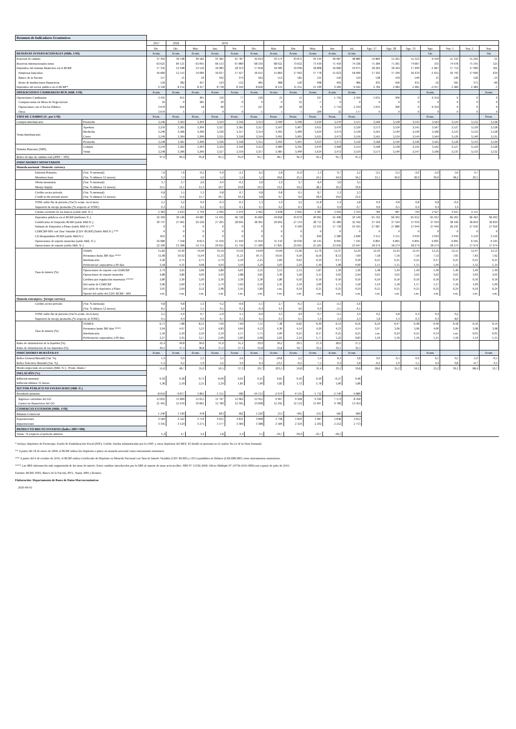| Resumen de Indicadores Económicos | | | | | | | | | | | | | | | | | | | |
| | | 2017 | 2018 | 2019 | | | | | | | | | | | | | | | |
| | | Dic. | Dic. | Mar. | Jun. | Set. | Dic. | Mar. | Abr. | May. | Jun. | Jul. | Ago. 27 | Ago. 28 | Ago. 31 | Ago. | Sep. 1 | Sep. 2 | Sep. |
| RESERVAS INTERNACIONALES (Mills. US$) | | Acum. | Acum. | Acum. | Acum. | Acum. | Acum. | Acum. | Acum. | Acum. | Acum. | Acum. | | | | Var. | | | Var. |
| Posición de cambio | | 37 493 | 39 548 | 40 582 | 41 381 | 41 787 | 42 619 | 43 574 | 43 872 | 44 144 | 46 087 | 48 880 | 54 884 | 55 261 | 55 323 | 6 444 | 55 333 | 55 292 | -31 |
| Reservas internacionales netas | | 63 621 | 60 121 | 63 091 | 66 513 | 67 860 | 68 316 | 68 022 | 73 632 | 73 439 | 71 450 | 74 336 | 75 384 | 75 361 | 74 667 | 331 | 74 978 | 75 191 | 525 |
| Depósitos del sistema financiero en el BCRP | | 17 345 | 12 948 | 14 556 | 16 983 | 18 313 | 17 658 | 16 906 | 19 096 | 18 808 | 16 666 | 19 075 | 18 264 | 18 164 | 17 409 | -1 667 | 17 714 | 17 969 | 561 |
| Empresas bancarias | | 16 660 | 12 515 | 14 084 | 16 027 | 17 427 | 16 611 | 15 864 | 17 992 | 17 778 | 15 623 | 18 090 | 17 292 | 17 199 | 16 434 | -1 655 | 16 793 | 17 069 | 634 |
| Banco de la Nación | | 157 | 51 | 34 | 432 | 374 | 562 | 553 | 585 | 531 | 550 | 519 | 538 | 539 | 540 | 21 | 526 | 526 | -14 |
| Resto de instituciones financieras | | 529 | 382 | 437 | 524 | 512 | 485 | 488 | 520 | 498 | 493 | 466 | 433 | 426 | 435 | -32 | 395 | 375 | -60 |
| Depósitos del sector público en el BCRP* | | 9 349 | 8 152 | 8 417 | 8 718 | 8 350 | 8 626 | 8 125 | 11 255 | 11 100 | 9 269 | 6 942 | 2 784 | 2 484 | 2 485 | -4 457 | 2 484 | 2 484 | -1 |
| OPERACIONES CAMBIARIAS BCR (Mill. US$) | | Acum. | Acum. | Acum. | Acum. | Acum. | Acum. | Acum. | Acum. | Acum. | Acum. | Acum. | | | | Acum. | | | Acum. |
| Operaciones Cambiarias | | 3 441 | 651 | 405 | 110 | 77 | 226 | 21 | 51 | 197 | 1 792 | 2 410 | 1 035 | 300 | 0 | 6 359 | 0 | 0 | 0 |
| Compras netas en Mesa de Negociación | | 16 | 0 | 385 | 20 | 0 | 0 | 0 | 32 | -7 | 0 | 0 | 0 | 0 | 0 | 0 | 0 | 0 | 0 |
| Operaciones con el Sector Público | | 3 670 | 650 | 18 | 90 | 77 | 227 | 20 | 18 | 4 | 1 759 | 2 234 | 1 035 | 300 | 0 | 6 359 | 0 | 0 | 0 |
| Otros | | 3 670 | 1 | 2 | 0 | 0 | -1 | 1 | 1 | 200 | 32 | 177 | 0 | 0 | 0 | 0 | 0 | 0 | 0 |
| TIPO DE CAMBIO (S/. por US$) | | Prom. | Prom. | Prom. | Prom. | Prom. | Prom. | Prom. | Prom. | Prom. | Prom. | Prom. | | | | Prom. | | | Prom. |
| Compra interbancario | Promedio | 3,246 | 3,363 | 3,304 | 3,324 | 3,356 | 3,353 | 3,490 | 3,396 | 3,420 | 3,470 | 3,515 | 3,566 | 3,538 | 3,543 | 3,563 | 3,524 | 3,532 | 3,528 |
| Venta Interbancario | Apertura | 3,250 | 3,365 | 3,304 | 3,327 | 3,361 | 3,357 | 3,501 | 3,407 | 3,421 | 3,470 | 3,520 | 3,573 | 3,550 | 3,545 | 3,567 | 3,527 | 3,529 | 3,528 |
| | Mediodía | 3,246 | 3,366 | 3,306 | 3,326 | 3,357 | 3,354 | 3,492 | 3,400 | 3,424 | 3,474 | 3,518 | 3,561 | 3,540 | 3,549 | 3,566 | 3,523 | 3,532 | 3,528 |
| | Cierre | 3,249 | 3,364 | 3,306 | 3,325 | 3,358 | 3,354 | 3,492 | 3,401 | 3,425 | 3,473 | 3,516 | 3,565 | 3,534 | 3,544 | 3,564 | 3,529 | 3,540 | 3,535 |
| | Promedio | 3,248 | 3,365 | 3,306 | 3,326 | 3,358 | 3,355 | 3,494 | 3,401 | 3,423 | 3,473 | 3,518 | 3,568 | 3,540 | 3,546 | 3,565 | 3,526 | 3,533 | 3,530 |
| Sistema Bancario (SBS) | Compra | 3,244 | 3,362 | 3,303 | 3,324 | 3,356 | 3,353 | 3,489 | 3,395 | 3,419 | 3,468 | 3,514 | 3,568 | 3,538 | 3,542 | 3,562 | 3,527 | 3,529 | 3,528 |
| | Venta | 3,248 | 3,366 | 3,306 | 3,327 | 3,359 | 3,357 | 3,485 | 3,400 | 3,424 | 3,472 | 3,519 | 3,573 | 3,540 | 3,547 | 3,566 | 3,531 | 3,533 | 3,532 |
| Índice de tipo de cambio real (2009 = 100) | | 97,0 | 96,4 | 95,8 | 95,5 | 95,0 | 95,7 | 96,7 | 92,3 | 92,5 | 95,7 | 97,2 | | | | | | | |
| INDICADORES MONETARIOS | | | | | | | | | | | | | | | | | | | |
| Moneda nacional / Domestic currency | | | | | | | | | | | | | | | | | | | |
| Emisión Primaria | (Var. % mensual) | 7,6 | 7,6 | -0,2 | 0,9 | -2,1 | 6,2 | 2,8 | 11,0 | 1,3 | 9,7 | 2,2 | -2,5 | -2,2 | -2,0 | -2,0 | 5,6 | 4,7 | |
| Monetary base | (Var. % últimos 12 meses) | 8,3 | 7,3 | 4,0 | 5,2 | 5,4 | 5,2 | 10,6 | 21,5 | 24,1 | 34,9 | 34,2 | 31,5 | 30,6 | 30,9 | 30,9 | 38,2 | 29,1 | |
| Oferta monetaria | (Var. % mensual) | 3,7 | 3,7 | 2,6 | 0,4 | -0,2 | 2,6 | 1,9 | 3,7 | 8,4 | 3,6 | 3,5 | | | | | | | |
| Money Supply | (Var. % últimos 12 meses) | 12,5 | 12,1 | 11,3 | 10,7 | 10,8 | 10,2 | 13,3 | 19,2 | 28,1 | 32,2 | 33,6 | | | | | | | |
| Crédito sector privado | (Var. % mensual) | 0,8 | 1,5 | 1,3 | 0,8 | 0,7 | 0,8 | 0,8 | 0,5 | 8,7 | 1,3 | 2,3 | | | | | | | |
| Crédit to the private sector | (Var. % últimos 12 meses) | 5,3 | 11,6 | 11,7 | 10,7 | 10,4 | 9,8 | 9,7 | 9,9 | 18,4 | 19,0 | 21,0 | | | | | | | |
| TOSE saldo fin de período (Var.% acum. en el mes) | | 2,1 | 3,2 | 0,9 | -0,3 | -0,2 | 1,3 | 1,0 | 3,2 | 11,8 | 1,4 | 2,8 | 0,9 | 0,8 | 0,8 | 0,8 | -0,4 | | |
| Superávit de encaje promedio (% respecto al TOSE) | | 0,2 | 0,1 | 0,2 | 0,1 | 0,1 | 0,1 | 0,2 | 0,1 | 0,2 | 0,9 | 0,7 | 0,6 | 0,5 | 0,4 | 0,4 | 1,4 | | |
| Cuenta corriente de los bancos (saldo mill. S/.) | | 2 383 | 2 623 | 2 794 | 2 492 | 2 470 | 2 462 | 2 838 | 2 002 | 2 387 | 3 916 | 3 319 | 784 | 987 | 794 | 2 927 | 4 925 | 4 511 | |
| Depósitos públicos en el BCRP (millones S/.) | | 42 169 | 39 546 | 44 687 | 51 435 | 46 726 | 45 669 | 44 858 | 43 679 | 40 965 | 45 496 | 50 549 | 65 762 | 66 302 | 65 912 | 65 912 | 66 263 | 66 463 | 66 463 |
| Certificados de Depósito BCRP (saldo Mill.S/.) | | 30 747 | 27 061 | 29 226 | 27 265 | 28 691 | 28 365 | 29 604 | 27 514 | 28 711 | 31 489 | 32 442 | 37 194 | 37 594 | 37 919 | 37 919 | 38 169 | 36 834 | 36 834 |
| Subasta de Depósitos a Plazo (saldo Mill S/.) ** | | 0 | 0 | 0 | 0 | 0 | 0 | 0 | 4 500 | 23 312 | 17 739 | 19 435 | 27 987 | 27 880 | 27 944 | 27 944 | 26 241 | 27 950 | 27 950 |
| CDBCRP-MN con Tasa Variable (CDV BCRP) (Saldo Mill S/.) *** | | 0 | 0 | 0 | 0 | 0 | 0 | 0 | 0 | 0 | 0 | 0 | 0 | 0 | 0 | 0 | 0 | 0 | 0 |
| CD Reajustables BCRP (saldo Mill.S/.) | | 835 | 0 | 0 | 0 | 0 | 0 | 0 | 0 | 630 | 2 380 | 2 840 | 3 155 | 3 155 | 3 010 | 3 010 | 3 010 | 3 210 | 3 210 |
| Operaciones de reporte monedas (saldo Mill. S/.) | | 16 680 | 7 358 | 8 653 | 11 450 | 11 450 | 11 050 | 11 150 | 10 030 | 10 145 | 8 095 | 7 195 | 6 895 | 6 895 | 6 895 | 6 895 | 6 895 | 6 595 | 6 595 |
| Operaciones de reporte (saldo Mill. S/.) | | 22 100 | 13 308 | 14 753 | 20 025 | 15 750 | 17 400 | 17 825 | 23 045 | 25 205 | 23 042 | 21 647 | 18 274 | 18 274 | 18 274 | 18 274 | 18 274 | 17 974 | 17 974 |
| Tasa de interés (%) | TAMN | 15,82 | 14,30 | 14,49 | 14,59 | 14,42 | 14,09 | 14,06 | 13,36 | 12,76 | 12,47 | 12,29 | 12,43 | 12,43 | 12,45 | 12,35 | 12,55 | 12,47 | 12,51 |
| | Préstamos hasta 360 días **** | 11,08 | 10,92 | 11,04 | 11,23 | 11,21 | 10,75 | 10,95 | 9,50 | 8,56 | 8,13 | 7,69 | 7,58 | 7,56 | 7,59 | 7,53 | 7,61 | 7,63 | 7,62 |
| | Interbancaria | 3,26 | 2,75 | 2,75 | 2,79 | 2,50 | 2,25 | 1,84 | 0,61 | 0,24 | 0,17 | 0,18 | 0,25 | 0,25 | 0,25 | 0,17 | 0,25 | 0,25 | 0,25 |
| | Preferencial corporativa a 90 días | 3,58 | 4,31 | 4,08 | 4,03 | 3,44 | 3,29 | 3,03 | 2,24 | 1,49 | 1,08 | 0,90 | 1,15 | 1,15 | 1,15 | 1,09 | 1,15 | 1,12 | 1,14 |
| | Operaciones de reporte con CDBCRP | 3,79 | 3,95 | 3,96 | 3,80 | 4,01 | 3,31 | 3,13 | 2,15 | 1,87 | 1,39 | 1,36 | 1,48 | 1,49 | 1,49 | 1,49 | 1,49 | 1,49 | 1,49 |
| | Operaciones de reporte monedas | 4,88 | 3,80 | 4,09 | 3,93 | 3,88 | 3,85 | 3,40 | 3,26 | 3,15 | 3,02 | 2,94 | 3,02 | 3,02 | 3,02 | 3,02 | 3,02 | 3,03 | 3,03 |
| | Créditos por regulación monetaria ***** | 3,80 | 3,30 | 3,30 | 3,30 | 3,30 | 3,30 | 1,80 | 0,50 | 0,50 | 0,50 | 0,50 | 0,50 | 0,50 | 0,50 | 0,50 | 0,50 | 0,50 | 0,50 |
| | Del saldo de CDBCRP | 3,96 | 2,69 | 2,74 | 2,74 | 2,62 | 2,50 | 2,35 | 2,34 | 2,00 | 1,75 | 1,58 | 1,19 | 1,18 | 1,17 | 1,17 | 1,16 | 1,09 | 1,09 |
| | Del saldo de depósitos a Plazo | 3,01 | 2,64 | 2,52 | 2,48 | 2,45 | 1,89 | s.m. | 0,24 | 0,25 | 0,25 | 0,24 | 0,25 | 0,25 | 0,25 | 0,25 | 0,24 | 0,24 | 0,24 |
| | Spread del saldo del CDV BCRP - MN | s.m. | s.m. | s.m. | s.m. | s.m. | s.m. | s.m. | s.m. | s.m. | s.m. | s.m. | s.m. | s.m. | s.m. | s.m. | s.m. | s.m. | s.m. |
| Moneda extranjera / foreign currency | | | | | | | | | | | | | | | | | | | |
| Crédito sector privado | (Var. % mensual) | 0,8 | 0,8 | 1,3 | 0,2 | -0,6 | -1,1 | 2,7 | -0,2 | -2,5 | -3,1 | -1,6 | | | | | | | |
| | (Var. % últimos 12 meses) | 8,5 | 3,0 | 1,5 | 0,5 | 0,3 | -0,4 | 4,4 | 4,0 | 0,9 | -2,5 | -4,5 | | | | | | | |
| TOSE saldo fin de período (Var.% acum. en el mes) | | 2,1 | -1,0 | 0,7 | -2,0 | 1,5 | -0,9 | 3,3 | 4,9 | 0,7 | -3,1 | 2,9 | 0,2 | 0,8 | 0,4 | 0,4 | 0,2 | | |
| Superávit de encaje promedio (% respecto al TOSE) | | 0,5 | 0,4 | 0,9 | 0,7 | 0,3 | 0,5 | 0,4 | 0,5 | 1,0 | 2,4 | 2,4 | 1,8 | 1,4 | 0,3 | 0,3 | 8,0 | | |
| Tasa de interés (%) | TAMEX | 6,71 | 7,88 | 8,12 | 7,69 | 7,69 | 7,51 | 7,38 | 6,62 | 6,49 | 6,53 | 6,56 | 6,50 | 6,47 | 6,48 | 6,49 | 6,58 | 6,50 | 6,54 |
| | Préstamos hasta 360 días **** | 3,94 | 4,97 | 5,21 | 4,83 | 4,64 | 4,23 | 4,30 | 4,14 | 4,20 | 4,23 | 4,14 | 3,97 | 3,96 | 3,96 | 4,00 | 3,99 | 3,98 | 3,98 |
| | Interbancaria | 1,50 | 2,29 | 2,50 | 2,50 | 2,17 | 1,75 | 1,00 | 0,25 | 0,17 | 0,25 | 0,25 | s.m. | 0,24 | 0,25 | 0,14 | s.m. | 0,05 | 0,05 |
| | Preferencial corporativa a 90 días | 2,27 | 3,35 | 3,17 | 2,99 | 2,84 | 2,68 | 2,02 | 2,14 | 1,77 | 1,22 | 0,83 | 1,16 | 1,16 | 1,16 | 1,15 | 1,16 | 1,14 | 1,15 |
| Ratio de dolarización de la liquidez (%) | | 32,4 | 30,8 | 30,6 | 31,0 | 31,2 | 29,9 | 30,2 | 29,1 | 27,9 | 28,0 | 27,2 | | | | | | | |
| Ratio de dolarización de los depósitos (%) | | 39,5 | 37,3 | 36,8 | 37,2 | 37,3 | 35,8 | 35,8 | 34,7 | 33,2 | 33,1 | 32,3 | | | | | | | |
| INDICADORES BURSÁTILES | | Acum. | Acum. | Acum. | Acum. | Acum. | Acum. | Acum. | Acum. | Acum. | Acum. | Acum. | | | | Acum. | | | Acum. |
| Índice General Bursátil (Var. %) | | 1,4 | 0,9 | 2,3 | 3,5 | 2,6 | 2,5 | -20,8 | 2,2 | 5,4 | 8,3 | 3,8 | 0,0 | 0,5 | 0,9 | 6,1 | 0,5 | -1,0 | -0,5 |
| Índice Selectivo Bursátil (Var. %) | | -1,3 | 0,2 | 1,9 | 3,2 | 3,9 | 6,4 | -23,1 | -0,2 | 7,5 | 9,3 | 2,8 | -0,2 | 1,0 | 1,5 | 4,9 | 0,8 | -0,7 | 0,1 |
| Monto negociado en acciones (Mill. S/.) - Prom. Diario / | | 55,0 | 48,7 | 35,0 | 50,5 | 37,3 | 29,7 | 203,5 | 24,8 | 31,4 | 33,1 | 19,8 | 28,6 | 35,2 | 34,2 | 25,2 | 39,1 | 68,4 | 53,7 |
| INFLACIÓN (%) | | | | | | | | | | | | | | | | | | | |
| Inflación mensual | | 0,16 | 0,18 | 0,73 | -0,09 | 0,01 | 0,21 | 0,65 | 0,10 | 0,20 | -0,27 | 0,46 | | | | | | | |
| Inflación últimos 12 meses | | 1,36 | 2,19 | 2,25 | 2,29 | 1,85 | 1,90 | 1,82 | 1,72 | 1,78 | 1,60 | 1,86 | | | | | | | |
| SECTOR PÚBLICO NO FINANCIERO (Mill. S/.) | | | | | | | | | | | | | | | | | | | |
| Resultado primario | | -8 659 | -9 877 | 1 861 | -1 151 | -180 | -10 112 | -2 970 | -4 535 | -1 732 | -2 140 | -4 880 | | | | | | | |
| Ingresos corrientes del GG | | 12 835 | 11 899 | 12 615 | 11 767 | 12 062 | 12 952 | 9 967 | 9 428 | 9 340 | 7 574 | 8 458 | | | | | | | |
| Gastos no financieros del GG | | 21 491 | 21 670 | 10 661 | 12 789 | 12 395 | 23 008 | 12 292 | 12 513 | 11 007 | 9 789 | 13 454 | | | | | | | |
| COMERCIO EXTERIOR (Mills. US$) | | | | | | | | | | | | | | | | | | | |
| Balanza Comercial | | 1 240 | 1 199 | 478 | 843 | 462 | 1 220 | 215 | -495 | -215 | 585 | 899 | | | | | | | |
| Exportaciones | | 4 584 | 4 322 | 3 754 | 4 021 | 3 831 | 4 608 | 2 798 | 1 829 | 1 987 | 2 838 | 3 612 | | | | | | | |
| Importaciones | | 3 345 | 3 124 | 3 275 | 3 177 | 3 369 | 3 388 | 2 584 | 2 324 | 2 202 | 2 252 | 2 713 | | | | | | | |
| PRODUCTO BRUTO INTERNO (Índice 2007=100) | | | | | | | | | | | | | | | | | | | |
| Variac. % respecto al periodo anterior | | 1,4 | 4,7 | 3,4 | 2,8 | 2,4 | 1,1 | -16,7 | -39,9 | -32,7 | -18,1 | | | | | | | | |
* Incluye depósitos de Promcepri, Fondo de Estabilización Fiscal (FEF), Cofide, fondos administrados por la ONP; y otros depósitos del MEF. El detalle se presenta en el cuadro No.12 de la Nota Semanal.
** A partir del 18 de enero de 2008, el BCRP utiliza los depósitos a plazo en moneda nacional como instrumento monetario.
*** A partir del 6 de octubre de 2010, el BCRP utiliza Certificado de Depósito en Moneda Nacional con Tasa de Interés Variable (CDV BCRP) y CD Liquidables en Dólares (CDLDBCRP) como instrumentos monetarios.
**** Las SBS información más segmentada de las tasas de interés. Estos cambios introducidos por la SBS al reporte de tasas activas (Res. SBS N° 11356-2008; Oficio Múltiple N° 24719-2010-SBS) son a partir de julio de 2010.
Fuentes: BCRP, INEI, Banco de la Nación, BVL, Sunat, SBS y Reuters.
Elaboración: Departamento de Bases de Datos Macroeconómicas
2020-09-03